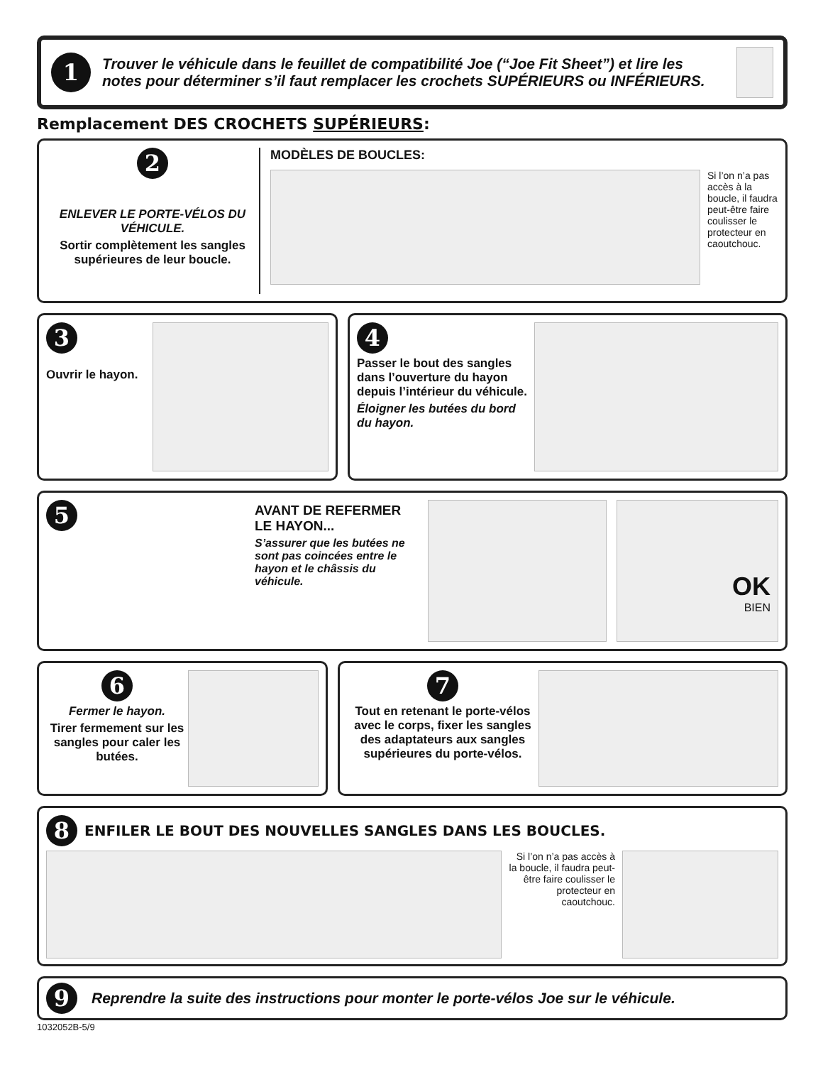1
Trouver le véhicule dans le feuillet de compatibilité Joe (“Joe Fit Sheet”) et lire les notes pour déterminer s’il faut remplacer les crochets SUPÉRIEURS ou INFÉRIEURS.
Remplacement DES CROCHETS SUPÉRIEURS:
2
ENLEVER LE PORTE-VÉLOS DU VÉHICULE.
Sortir complètement les sangles supérieures de leur boucle.
MODÈLES DE BOUCLES:
Si l’on n’a pas accès à la boucle, il faudra peut-être faire coulisser le protecteur en caoutchouc.
3
Ouvrir le hayon.
4
Passer le bout des sangles dans l’ouverture du hayon depuis l’intérieur du véhicule.
Éloigner les butées du bord du hayon.
5
AVANT DE REFERMER LE HAYON...
S’assurer que les butées ne sont pas coincées entre le hayon et le châssis du véhicule.
OK
BIEN
6
Fermer le hayon.
Tirer fermement sur les sangles pour caler les butées.
7
Tout en retenant le porte-vélos avec le corps, fixer les sangles des adaptateurs aux sangles supérieures du porte-vélos.
8 ENFILER LE BOUT DES NOUVELLES SANGLES DANS LES BOUCLES.
Si l’on n’a pas accès à la boucle, il faudra peut-être faire coulisser le protecteur en caoutchouc.
9 Reprendre la suite des instructions pour monter le porte-vélos Joe sur le véhicule.
1032052B-5/9